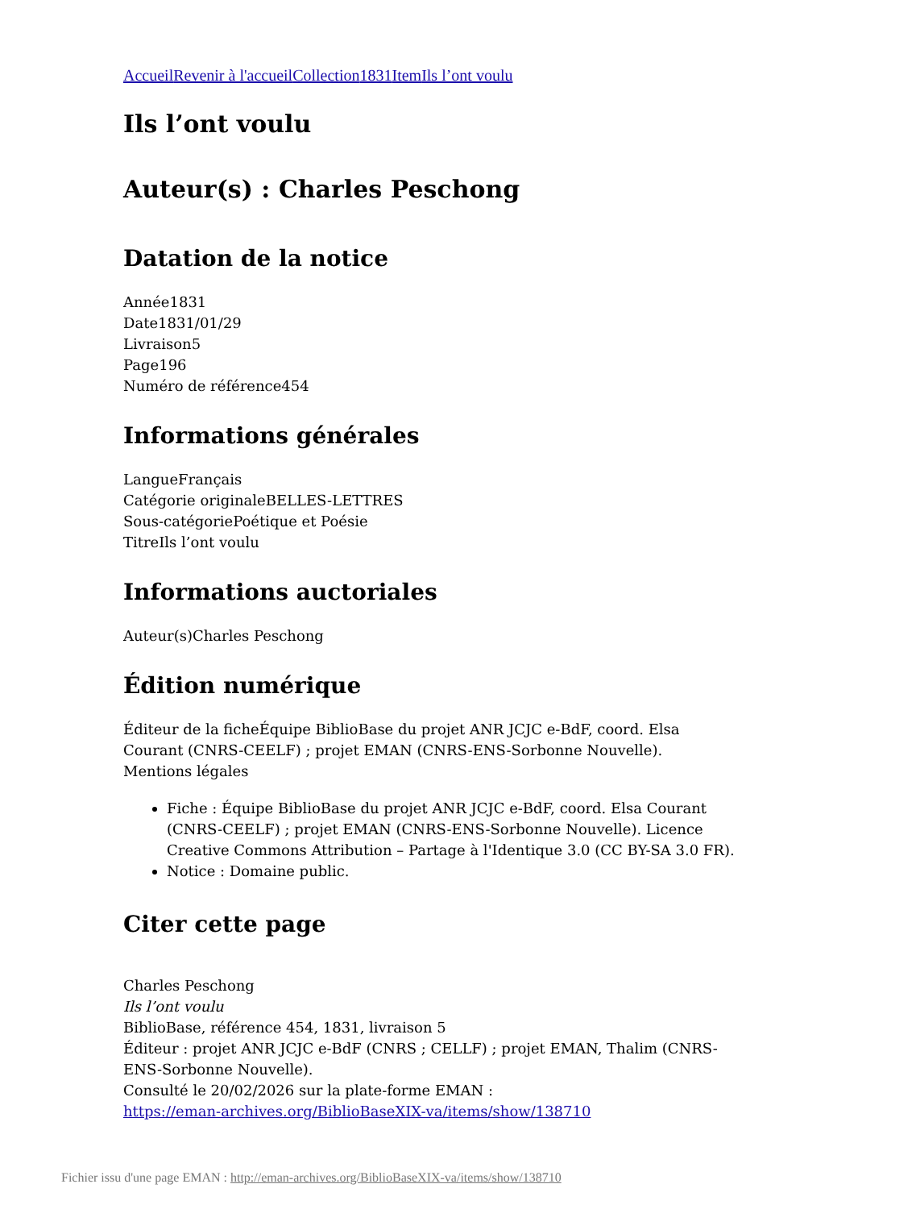Accueil Revenir à l'accueil Collection 1831 Item Ils l’ont voulu
Ils l’ont voulu
Auteur(s) : Charles Peschong
Datation de la notice
Année1831
Date1831/01/29
Livraison5
Page196
Numéro de référence454
Informations générales
LangueFrançais
Catégorie originaleBELLES-LETTRES
Sous-catégoriePoétique et Poésie
TitreIls l’ont voulu
Informations auctoriales
Auteur(s)Charles Peschong
Édition numérique
Éditeur de la ficheÉquipe BiblioBase du projet ANR JCJC e-BdF, coord. Elsa Courant (CNRS-CEELF) ; projet EMAN (CNRS-ENS-Sorbonne Nouvelle).
Mentions légales
Fiche : Équipe BiblioBase du projet ANR JCJC e-BdF, coord. Elsa Courant (CNRS-CEELF) ; projet EMAN (CNRS-ENS-Sorbonne Nouvelle). Licence Creative Commons Attribution – Partage à l'Identique 3.0 (CC BY-SA 3.0 FR).
Notice : Domaine public.
Citer cette page
Charles Peschong
Ils l’ont voulu
BiblioBase, référence 454, 1831, livraison 5
Éditeur : projet ANR JCJC e-BdF (CNRS ; CELLF) ; projet EMAN, Thalim (CNRS-ENS-Sorbonne Nouvelle).
Consulté le 20/02/2026 sur la plate-forme EMAN :
https://eman-archives.org/BiblioBaseXIX-va/items/show/138710
Fichier issu d'une page EMAN : http://eman-archives.org/BiblioBaseXIX-va/items/show/138710